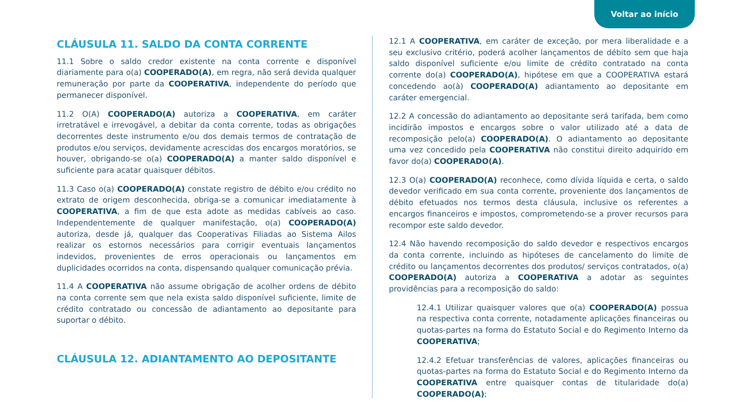Voltar ao início
CLÁUSULA 11. SALDO DA CONTA CORRENTE
11.1 Sobre o saldo credor existente na conta corrente e disponível diariamente para o(a) COOPERADO(A), em regra, não será devida qualquer remuneração por parte da COOPERATIVA, independente do período que permanecer disponível.
11.2 O(A) COOPERADO(A) autoriza a COOPERATIVA, em caráter irretratável e irrevogável, a debitar da conta corrente, todas as obrigações decorrentes deste instrumento e/ou dos demais termos de contratação de produtos e/ou serviços, devidamente acrescidas dos encargos moratórios, se houver, obrigando-se o(a) COOPERADO(A) a manter saldo disponível e suficiente para acatar quaisquer débitos.
11.3 Caso o(a) COOPERADO(A) constate registro de débito e/ou crédito no extrato de origem desconhecida, obriga-se a comunicar imediatamente à COOPERATIVA, a fim de que esta adote as medidas cabíveis ao caso. Independentemente de qualquer manifestação, o(a) COOPERADO(A) autoriza, desde já, qualquer das Cooperativas Filiadas ao Sistema Ailos realizar os estornos necessários para corrigir eventuais lançamentos indevidos, provenientes de erros operacionais ou lançamentos em duplicidades ocorridos na conta, dispensando qualquer comunicação prévia.
11.4 A COOPERATIVA não assume obrigação de acolher ordens de débito na conta corrente sem que nela exista saldo disponível suficiente, limite de crédito contratado ou concessão de adiantamento ao depositante para suportar o débito.
CLÁUSULA 12. ADIANTAMENTO AO DEPOSITANTE
12.1 A COOPERATIVA, em caráter de exceção, por mera liberalidade e a seu exclusivo critério, poderá acolher lançamentos de débito sem que haja saldo disponível suficiente e/ou limite de crédito contratado na conta corrente do(a) COOPERADO(A), hipótese em que a COOPERATIVA estará concedendo ao(à) COOPERADO(A) adiantamento ao depositante em caráter emergencial.
12.2 A concessão do adiantamento ao depositante será tarifada, bem como incidirão impostos e encargos sobre o valor utilizado até a data de recomposição pelo(a) COOPERADO(A). O adiantamento ao depositante uma vez concedido pela COOPERATIVA não constitui direito adquirido em favor do(a) COOPERADO(A).
12.3 O(a) COOPERADO(A) reconhece, como dívida líquida e certa, o saldo devedor verificado em sua conta corrente, proveniente dos lançamentos de débito efetuados nos termos desta cláusula, inclusive os referentes a encargos financeiros e impostos, comprometendo-se a prover recursos para recompor este saldo devedor.
12.4 Não havendo recomposição do saldo devedor e respectivos encargos da conta corrente, incluindo as hipóteses de cancelamento do limite de crédito ou lançamentos decorrentes dos produtos/ serviços contratados, o(a) COOPERADO(A) autoriza a COOPERATIVA a adotar as seguintes providências para a recomposição do saldo:
12.4.1 Utilizar quaisquer valores que o(a) COOPERADO(A) possua na respectiva conta corrente, notadamente aplicações financeiras ou quotas-partes na forma do Estatuto Social e do Regimento Interno da COOPERATIVA;
12.4.2 Efetuar transferências de valores, aplicações financeiras ou quotas-partes na forma do Estatuto Social e do Regimento Interno da COOPERATIVA entre quaisquer contas de titularidade do(a) COOPERADO(A);